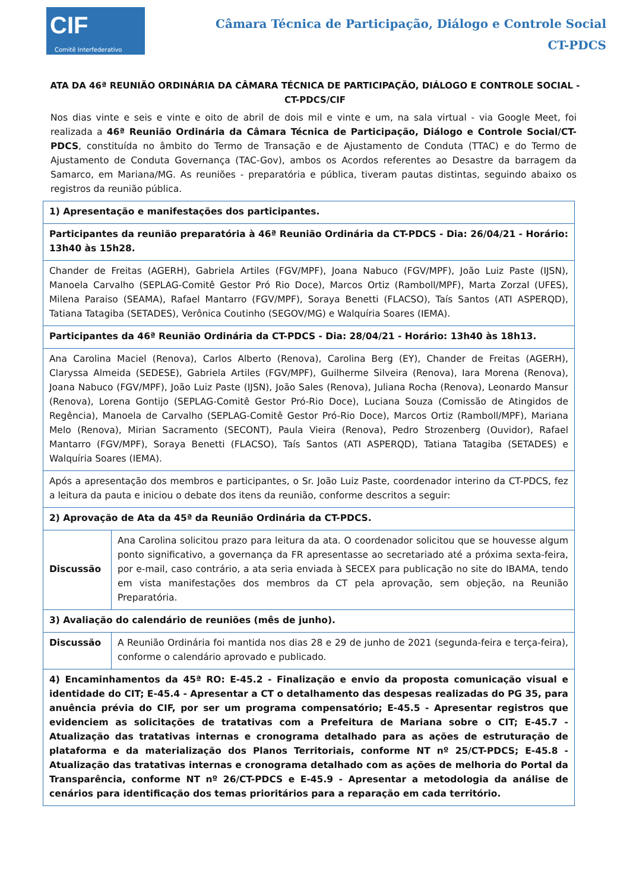CIF
Comitê Interfederativo
Câmara Técnica de Participação, Diálogo e Controle Social
CT-PDCS
ATA DA 46ª REUNIÃO ORDINÁRIA DA CÂMARA TÉCNICA DE PARTICIPAÇÃO, DIÁLOGO E CONTROLE SOCIAL - CT-PDCS/CIF
Nos dias vinte e seis e vinte e oito de abril de dois mil e vinte e um, na sala virtual - via Google Meet, foi realizada a 46ª Reunião Ordinária da Câmara Técnica de Participação, Diálogo e Controle Social/CT-PDCS, constituída no âmbito do Termo de Transação e de Ajustamento de Conduta (TTAC) e do Termo de Ajustamento de Conduta Governança (TAC-Gov), ambos os Acordos referentes ao Desastre da barragem da Samarco, em Mariana/MG. As reuniões - preparatória e pública, tiveram pautas distintas, seguindo abaixo os registros da reunião pública.
| 1) Apresentação e manifestações dos participantes. | |
| --- | --- |
| Participantes da reunião preparatória à 46ª Reunião Ordinária da CT-PDCS - Dia: 26/04/21 - Horário: 13h40 às 15h28. | |
| Chander de Freitas (AGERH), Gabriela Artiles (FGV/MPF), Joana Nabuco (FGV/MPF), João Luiz Paste (IJSN), Manoela Carvalho (SEPLAG-Comitê Gestor Pró Rio Doce), Marcos Ortiz (Ramboll/MPF), Marta Zorzal (UFES), Milena Paraiso (SEAMA), Rafael Mantarro (FGV/MPF), Soraya Benetti (FLACSO), Taís Santos (ATI ASPERQD), Tatiana Tatagiba (SETADES), Verônica Coutinho (SEGOV/MG) e Walquíria Soares (IEMA). | |
| Participantes da 46ª Reunião Ordinária da CT-PDCS - Dia: 28/04/21 - Horário: 13h40 às 18h13. | |
| Ana Carolina Maciel (Renova), Carlos Alberto (Renova), Carolina Berg (EY), Chander de Freitas (AGERH), Claryssa Almeida (SEDESE), Gabriela Artiles (FGV/MPF), Guilherme Silveira (Renova), Iara Morena (Renova), Joana Nabuco (FGV/MPF), João Luiz Paste (IJSN), João Sales (Renova), Juliana Rocha (Renova), Leonardo Mansur (Renova), Lorena Gontijo (SEPLAG-Comitê Gestor Pró-Rio Doce), Luciana Souza (Comissão de Atingidos de Regência), Manoela de Carvalho (SEPLAG-Comitê Gestor Pró-Rio Doce), Marcos Ortiz (Ramboll/MPF), Mariana Melo (Renova), Mirian Sacramento (SECONT), Paula Vieira (Renova), Pedro Strozenberg (Ouvidor), Rafael Mantarro (FGV/MPF), Soraya Benetti (FLACSO), Taís Santos (ATI ASPERQD), Tatiana Tatagiba (SETADES) e Walquíria Soares (IEMA). | |
| Após a apresentação dos membros e participantes, o Sr. João Luiz Paste, coordenador interino da CT-PDCS, fez a leitura da pauta e iniciou o debate dos itens da reunião, conforme descritos a seguir: | |
| 2) Aprovação de Ata da 45ª da Reunião Ordinária da CT-PDCS. | |
| Discussão | Ana Carolina solicitou prazo para leitura da ata. O coordenador solicitou que se houvesse algum ponto significativo, a governança da FR apresentasse ao secretariado até a próxima sexta-feira, por e-mail, caso contrário, a ata seria enviada à SECEX para publicação no site do IBAMA, tendo em vista manifestações dos membros da CT pela aprovação, sem objeção, na Reunião Preparatória. |
| 3) Avaliação do calendário de reuniões (mês de junho). | |
| Discussão | A Reunião Ordinária foi mantida nos dias 28 e 29 de junho de 2021 (segunda-feira e terça-feira), conforme o calendário aprovado e publicado. |
| 4) Encaminhamentos da 45ª RO: E-45.2 - Finalização e envio da proposta comunicação visual e identidade do CIT; E-45.4 - Apresentar a CT o detalhamento das despesas realizadas do PG 35, para anuência prévia do CIF, por ser um programa compensatório; E-45.5 - Apresentar registros que evidenciem as solicitações de tratativas com a Prefeitura de Mariana sobre o CIT; E-45.7 - Atualização das tratativas internas e cronograma detalhado para as ações de estruturação de plataforma e da materialização dos Planos Territoriais, conforme NT nº 25/CT-PDCS; E-45.8 - Atualização das tratativas internas e cronograma detalhado com as ações de melhoria do Portal da Transparência, conforme NT nº 26/CT-PDCS e E-45.9 - Apresentar a metodologia da análise de cenários para identificação dos temas prioritários para a reparação em cada território. | |